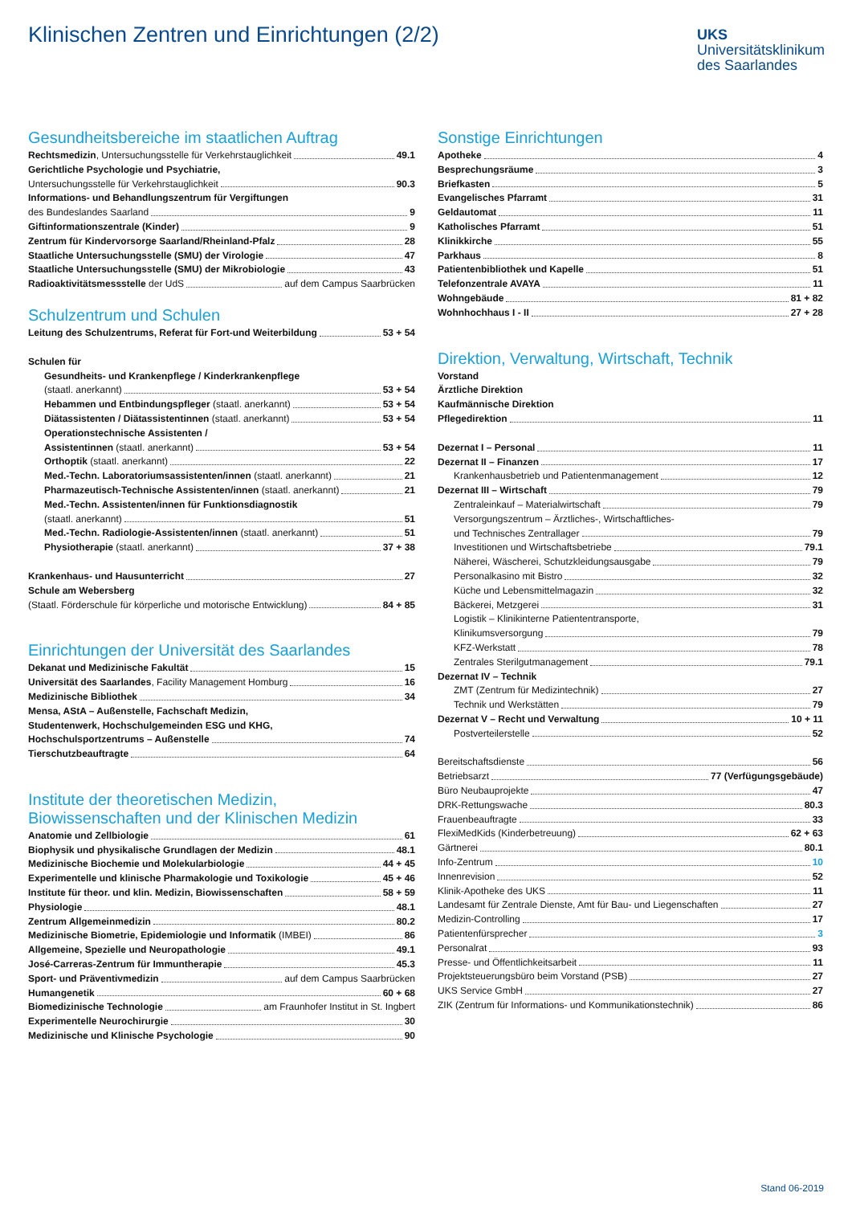Klinischen Zentren und Einrichtungen (2/2)
UKS
Universitätsklinikum
des Saarlandes
Gesundheitsbereiche im staatlichen Auftrag
Rechtsmedizin, Untersuchungsstelle für Verkehrstauglichkeit 49.1
Gerichtliche Psychologie und Psychiatrie,
Untersuchungsstelle für Verkehrstauglichkeit 90.3
Informations- und Behandlungszentrum für Vergiftungen
des Bundeslandes Saarland 9
Giftinformationszentrale (Kinder) 9
Zentrum für Kindervorsorge Saarland/Rheinland-Pfalz 28
Staatliche Untersuchungsstelle (SMU) der Virologie 47
Staatliche Untersuchungsstelle (SMU) der Mikrobiologie 43
Radioaktivitätsmessstelle der UdS auf dem Campus Saarbrücken
Schulzentrum und Schulen
Leitung des Schulzentrums, Referat für Fort-und Weiterbildung 53 + 54
Schulen für
Gesundheits- und Krankenpflege / Kinderkrankenpflege
(staatl. anerkannt) 53 + 54
Hebammen und Entbindungspfleger (staatl. anerkannt) 53 + 54
Diätassistenten / Diätassistentinnen (staatl. anerkannt) 53 + 54
Operationstechnische Assistenten /
Assistentinnen (staatl. anerkannt) 53 + 54
Orthoptik (staatl. anerkannt) 22
Med.-Techn. Laboratoriumsassistenten/innen (staatl. anerkannt) 21
Pharmazeutisch-Technische Assistenten/innen (staatl. anerkannt) 21
Med.-Techn. Assistenten/innen für Funktionsdiagnostik
(staatl. anerkannt) 51
Med.-Techn. Radiologie-Assistenten/innen (staatl. anerkannt) 51
Physiotherapie (staatl. anerkannt) 37 + 38
Krankenhaus- und Hausunterricht 27
Schule am Webersberg
(Staatl. Förderschule für körperliche und motorische Entwicklung) 84 + 85
Einrichtungen der Universität des Saarlandes
Dekanat und Medizinische Fakultät 15
Universität des Saarlandes, Facility Management Homburg 16
Medizinische Bibliothek 34
Mensa, AStA – Außenstelle, Fachschaft Medizin,
Studentenwerk, Hochschulgemeinden ESG und KHG,
Hochschulsportzentrums – Außenstelle 74
Tierschutzbeauftragte 64
Institute der theoretischen Medizin,
Biowissenschaften und der Klinischen Medizin
Anatomie und Zellbiologie 61
Biophysik und physikalische Grundlagen der Medizin 48.1
Medizinische Biochemie und Molekularbiologie 44 + 45
Experimentelle und klinische Pharmakologie und Toxikologie 45 + 46
Institute für theor. und klin. Medizin, Biowissenschaften 58 + 59
Physiologie 48.1
Zentrum Allgemeinmedizin 80.2
Medizinische Biometrie, Epidemiologie und Informatik (IMBEI) 86
Allgemeine, Spezielle und Neuropathologie 49.1
José-Carreras-Zentrum für Immuntherapie 45.3
Sport- und Präventivmedizin auf dem Campus Saarbrücken
Humangenetik 60 + 68
Biomedizinische Technologie am Fraunhofer Institut in St. Ingbert
Experimentelle Neurochirurgie 30
Medizinische und Klinische Psychologie 90
Sonstige Einrichtungen
Apotheke 4
Besprechungsräume 3
Briefkasten 5
Evangelisches Pfarramt 31
Geldautomat 11
Katholisches Pfarramt 51
Klinikkirche 55
Parkhaus 8
Patientenbibliothek und Kapelle 51
Telefonzentrale AVAYA 11
Wohngebäude 81 + 82
Wohnhochhaus I - II 27 + 28
Direktion, Verwaltung, Wirtschaft, Technik
Vorstand
Ärztliche Direktion
Kaufmännische Direktion
Pflegedirektion 11
Dezernat I – Personal 11
Dezernat II – Finanzen 17
Krankenhausbetrieb und Patientenmanagement 12
Dezernat III – Wirtschaft 79
Zentraleinkauf – Materialwirtschaft 79
Versorgungszentrum – Ärztliches-, Wirtschaftliches-
und Technisches Zentrallager 79
Investitionen und Wirtschaftsbetriebe 79.1
Näherei, Wäscherei, Schutzkleidungsausgabe 79
Personalkasino mit Bistro 32
Küche und Lebensmittelmagazin 32
Bäckerei, Metzgerei 31
Logistik – Klinikinterne Patiententransporte,
Klinikumsversorgung 79
KFZ-Werkstatt 78
Zentrales Sterilgutmanagement 79.1
Dezernat IV – Technik
ZMT (Zentrum für Medizintechnik) 27
Technik und Werkstätten 79
Dezernat V – Recht und Verwaltung 10 + 11
Postverteilerstelle 52
Bereitschaftsdienste 56
Betriebsarzt 77 (Verfügungsgebäude)
Büro Neubauprojekte 47
DRK-Rettungswache 80.3
Frauenbeauftragte 33
FlexiMedKids (Kinderbetreuung) 62 + 63
Gärtnerei 80.1
Info-Zentrum 10
Innenrevision 52
Klinik-Apotheke des UKS 11
Landesamt für Zentrale Dienste, Amt für Bau- und Liegenschaften 27
Medizin-Controlling 17
Patientenfürsprecher 3
Personalrat 93
Presse- und Öffentlichkeitsarbeit 11
Projektsteuerungsbüro beim Vorstand (PSB) 27
UKS Service GmbH 27
ZIK (Zentrum für Informations- und Kommunikationstechnik) 86
Stand 06-2019